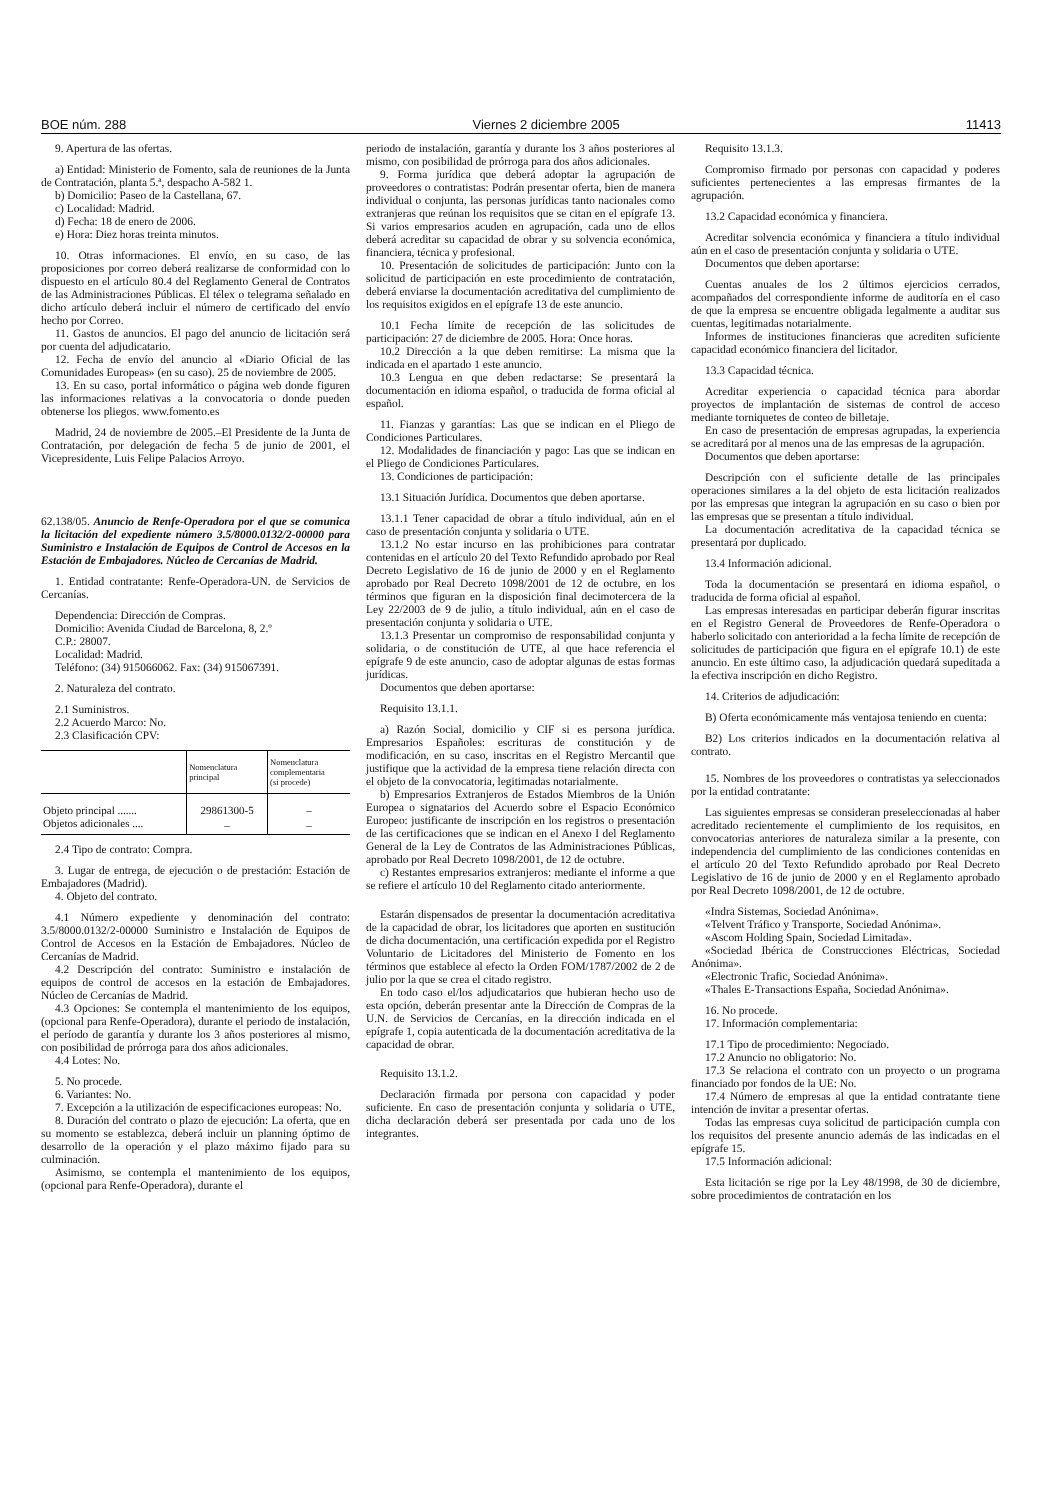BOE núm. 288 Viernes 2 diciembre 2005 11413
9. Apertura de las ofertas.
a) Entidad: Ministerio de Fomento, sala de reuniones de la Junta de Contratación, planta 5.ª, despacho A-582 1.
b) Domicilio: Paseo de la Castellana, 67.
c) Localidad: Madrid.
d) Fecha: 18 de enero de 2006.
e) Hora: Diez horas treinta minutos.
10. Otras informaciones. El envío, en su caso, de las proposiciones por correo deberá realizarse de conformidad con lo dispuesto en el artículo 80.4 del Reglamento General de Contratos de las Administraciones Públicas. El télex o telegrama señalado en dicho artículo deberá incluir el número de certificado del envío hecho por Correo.
11. Gastos de anuncios. El pago del anuncio de licitación será por cuenta del adjudicatario.
12. Fecha de envío del anuncio al «Diario Oficial de las Comunidades Europeas» (en su caso). 25 de noviembre de 2005.
13. En su caso, portal informático o página web donde figuren las informaciones relativas a la convocatoria o donde pueden obtenerse los pliegos. www.fomento.es
Madrid, 24 de noviembre de 2005.–El Presidente de la Junta de Contratación, por delegación de fecha 5 de junio de 2001, el Vicepresidente, Luis Felipe Palacios Arroyo.
62.138/05. Anuncio de Renfe-Operadora por el que se comunica la licitación del expediente número 3.5/8000.0132/2-00000 para Suministro e Instalación de Equipos de Control de Accesos en la Estación de Embajadores. Núcleo de Cercanías de Madrid.
1. Entidad contratante: Renfe-Operadora-UN. de Servicios de Cercanías.
Dependencia: Dirección de Compras.
Domicilio: Avenida Ciudad de Barcelona, 8, 2.º
C.P.: 28007.
Localidad: Madrid.
Teléfono: (34) 915066062. Fax: (34) 915067391.
2. Naturaleza del contrato.
2.1 Suministros.
2.2 Acuerdo Marco: No.
2.3 Clasificación CPV:
| | Nomenclatura principal | Nomenclatura complementaria (si procede) |
| --- | --- | --- |
| Objeto principal ....... | 29861300-5 | – |
| Objetos adicionales .... | – | – |
2.4 Tipo de contrato: Compra.
3. Lugar de entrega, de ejecución o de prestación: Estación de Embajadores (Madrid).
4. Objeto del contrato.
4.1 Número expediente y denominación del contrato: 3.5/8000.0132/2-00000 Suministro e Instalación de Equipos de Control de Accesos en la Estación de Embajadores. Núcleo de Cercanías de Madrid.
4.2 Descripción del contrato: Suministro e instalación de equipos de control de accesos en la estación de Embajadores. Núcleo de Cercanías de Madrid.
4.3 Opciones: Se contempla el mantenimiento de los equipos, (opcional para Renfe-Operadora), durante el periodo de instalación, el período de garantía y durante los 3 años posteriores al mismo, con posibilidad de prórroga para dos años adicionales.
4.4 Lotes: No.
5. No procede.
6. Variantes: No.
7. Excepción a la utilización de especificaciones europeas: No.
8. Duración del contrato o plazo de ejecución: La oferta, que en su momento se establezca, deberá incluir un planning óptimo de desarrollo de la operación y el plazo máximo fijado para su culminación.
Asimismo, se contempla el mantenimiento de los equipos, (opcional para Renfe-Operadora), durante el
periodo de instalación, garantía y durante los 3 años posteriores al mismo, con posibilidad de prórroga para dos años adicionales.
9. Forma jurídica que deberá adoptar la agrupación de proveedores o contratistas: Podrán presentar oferta, bien de manera individual o conjunta, las personas jurídicas tanto nacionales como extranjeras que reúnan los requisitos que se citan en el epígrafe 13. Si varios empresarios acuden en agrupación, cada uno de ellos deberá acreditar su capacidad de obrar y su solvencia económica, financiera, técnica y profesional.
10. Presentación de solicitudes de participación: Junto con la solicitud de participación en este procedimiento de contratación, deberá enviarse la documentación acreditativa del cumplimiento de los requisitos exigidos en el epígrafe 13 de este anuncio.
10.1 Fecha límite de recepción de las solicitudes de participación: 27 de diciembre de 2005. Hora: Once horas.
10.2 Dirección a la que deben remitirse: La misma que la indicada en el apartado 1 este anuncio.
10.3 Lengua en que deben redactarse: Se presentará la documentación en idioma español, o traducida de forma oficial al español.
11. Fianzas y garantías: Las que se indican en el Pliego de Condiciones Particulares.
12. Modalidades de financiación y pago: Las que se indican en el Pliego de Condiciones Particulares.
13. Condiciones de participación:
13.1 Situación Jurídica. Documentos que deben aportarse.
13.1.1 Tener capacidad de obrar a título individual, aún en el caso de presentación conjunta y solidaria o UTE.
13.1.2 No estar incurso en las prohibiciones para contratar contenidas en el artículo 20 del Texto Refundido aprobado por Real Decreto Legislativo de 16 de junio de 2000 y en el Reglamento aprobado por Real Decreto 1098/2001 de 12 de octubre, en los términos que figuran en la disposición final decimotercera de la Ley 22/2003 de 9 de julio, a título individual, aún en el caso de presentación conjunta y solidaria o UTE.
13.1.3 Presentar un compromiso de responsabilidad conjunta y solidaria, o de constitución de UTE, al que hace referencia el epígrafe 9 de este anuncio, caso de adoptar algunas de estas formas jurídicas.
Documentos que deben aportarse:
Requisito 13.1.1.
a) Razón Social, domicilio y CIF si es persona jurídica. Empresarios Españoles: escrituras de constitución y de modificación, en su caso, inscritas en el Registro Mercantil que justifique que la actividad de la empresa tiene relación directa con el objeto de la convocatoria, legitimadas notarialmente.
b) Empresarios Extranjeros de Estados Miembros de la Unión Europea o signatarios del Acuerdo sobre el Espacio Económico Europeo: justificante de inscripción en los registros o presentación de las certificaciones que se indican en el Anexo I del Reglamento General de la Ley de Contratos de las Administraciones Públicas, aprobado por Real Decreto 1098/2001, de 12 de octubre.
c) Restantes empresarios extranjeros: mediante el informe a que se refiere el artículo 10 del Reglamento citado anteriormente.
Estarán dispensados de presentar la documentación acreditativa de la capacidad de obrar, los licitadores que aporten en sustitución de dicha documentación, una certificación expedida por el Registro Voluntario de Licitadores del Ministerio de Fomento en los términos que establece al efecto la Orden FOM/1787/2002 de 2 de julio por la que se crea el citado registro.
En todo caso el/los adjudicatarios que hubieran hecho uso de esta opción, deberán presentar ante la Dirección de Compras de la U.N. de Servicios de Cercanías, en la dirección indicada en el epígrafe 1, copia autenticada de la documentación acreditativa de la capacidad de obrar.
Requisito 13.1.2.
Declaración firmada por persona con capacidad y poder suficiente. En caso de presentación conjunta y solidaria o UTE, dicha declaración deberá ser presentada por cada uno de los integrantes.
Requisito 13.1.3.
Compromiso firmado por personas con capacidad y poderes suficientes pertenecientes a las empresas firmantes de la agrupación.
13.2 Capacidad económica y financiera.
Acreditar solvencia económica y financiera a título individual aún en el caso de presentación conjunta y solidaria o UTE.
Documentos que deben aportarse:
Cuentas anuales de los 2 últimos ejercicios cerrados, acompañados del correspondiente informe de auditoría en el caso de que la empresa se encuentre obligada legalmente a auditar sus cuentas, legitimadas notarialmente.
Informes de instituciones financieras que acrediten suficiente capacidad económico financiera del licitador.
13.3 Capacidad técnica.
Acreditar experiencia o capacidad técnica para abordar proyectos de implantación de sistemas de control de acceso mediante torniquetes de conteo de billetaje.
En caso de presentación de empresas agrupadas, la experiencia se acreditará por al menos una de las empresas de la agrupación.
Documentos que deben aportarse:
Descripción con el suficiente detalle de las principales operaciones similares a la del objeto de esta licitación realizados por las empresas que integran la agrupación en su caso o bien por las empresas que se presentan a título individual.
La documentación acreditativa de la capacidad técnica se presentará por duplicado.
13.4 Información adicional.
Toda la documentación se presentará en idioma español, o traducida de forma oficial al español.
Las empresas interesadas en participar deberán figurar inscritas en el Registro General de Proveedores de Renfe-Operadora o haberlo solicitado con anterioridad a la fecha límite de recepción de solicitudes de participación que figura en el epígrafe 10.1) de este anuncio. En este último caso, la adjudicación quedará supeditada a la efectiva inscripción en dicho Registro.
14. Criterios de adjudicación:
B) Oferta económicamente más ventajosa teniendo en cuenta:
B2) Los criterios indicados en la documentación relativa al contrato.
15. Nombres de los proveedores o contratistas ya seleccionados por la entidad contratante:
Las siguientes empresas se consideran preseleccionadas al haber acreditado recientemente el cumplimiento de los requisitos, en convocatorias anteriores de naturaleza similar a la presente, con independencia del cumplimiento de las condiciones contenidas en el artículo 20 del Texto Refundido aprobado por Real Decreto Legislativo de 16 de junio de 2000 y en el Reglamento aprobado por Real Decreto 1098/2001, de 12 de octubre.
«Indra Sistemas, Sociedad Anónima».
«Telvent Tráfico y Transporte, Sociedad Anónima».
«Ascom Holding Spain, Sociedad Limitada».
«Sociedad Ibérica de Construcciones Eléctricas, Sociedad Anónima».
«Electronic Trafic, Sociedad Anónima».
«Thales E-Transactions España, Sociedad Anónima».
16. No procede.
17. Información complementaria:
17.1 Tipo de procedimiento: Negociado.
17.2 Anuncio no obligatorio: No.
17.3 Se relaciona el contrato con un proyecto o un programa financiado por fondos de la UE: No.
17.4 Número de empresas al que la entidad contratante tiene intención de invitar a presentar ofertas.
Todas las empresas cuya solicitud de participación cumpla con los requisitos del presente anuncio además de las indicadas en el epígrafe 15.
17.5 Información adicional:
Esta licitación se rige por la Ley 48/1998, de 30 de diciembre, sobre procedimientos de contratación en los